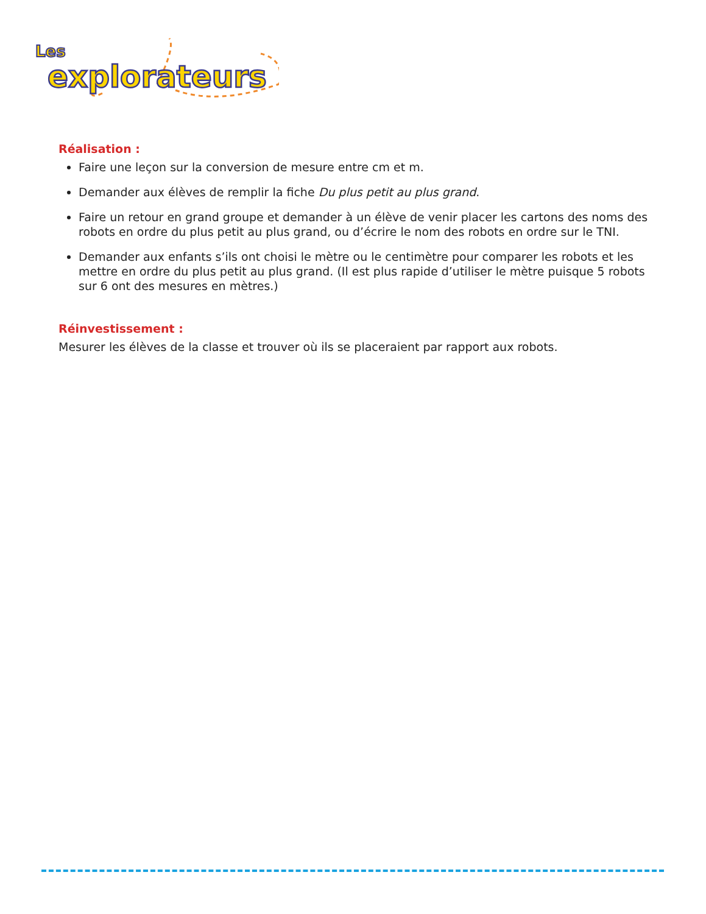Les
explorateurs
Réalisation :
Faire une leçon sur la conversion de mesure entre cm et m.
Demander aux élèves de remplir la fiche Du plus petit au plus grand.
Faire un retour en grand groupe et demander à un élève de venir placer les cartons des noms des robots en ordre du plus petit au plus grand, ou d’écrire le nom des robots en ordre sur le TNI.
Demander aux enfants s’ils ont choisi le mètre ou le centimètre pour comparer les robots et les mettre en ordre du plus petit au plus grand. (Il est plus rapide d’utiliser le mètre puisque 5 robots sur 6 ont des mesures en mètres.)
Réinvestissement :
Mesurer les élèves de la classe et trouver où ils se placeraient par rapport aux robots.